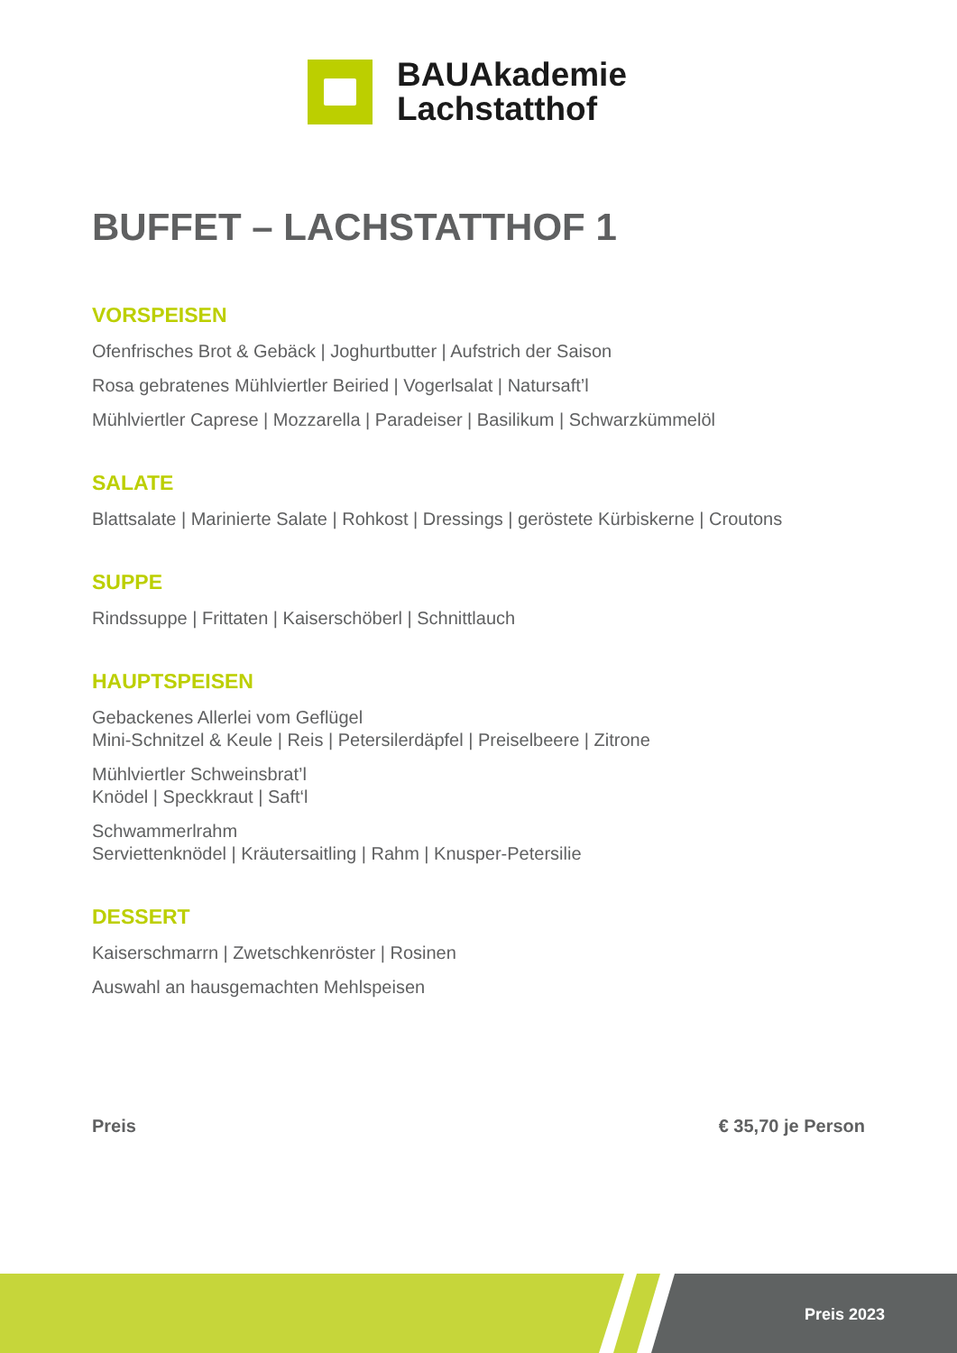BAUAkademie
Lachstatthof
BUFFET – LACHSTATTHOF 1
VORSPEISEN
Ofenfrisches Brot & Gebäck | Joghurtbutter | Aufstrich der Saison
Rosa gebratenes Mühlviertler Beiried | Vogerlsalat | Natursaft’l
Mühlviertler Caprese | Mozzarella | Paradeiser | Basilikum | Schwarzkümmelöl
SALATE
Blattsalate | Marinierte Salate | Rohkost | Dressings | geröstete Kürbiskerne | Croutons
SUPPE
Rindssuppe | Frittaten | Kaiserschöberl | Schnittlauch
HAUPTSPEISEN
Gebackenes Allerlei vom Geflügel
Mini-Schnitzel & Keule | Reis | Petersilerdäpfel | Preiselbeere | Zitrone
Mühlviertler Schweinsbrat’l
Knödel | Speckkraut | Saft‘l
Schwammerlrahm
Serviettenknödel | Kräutersaitling | Rahm | Knusper-Petersilie
DESSERT
Kaiserschmarrn | Zwetschkenröster | Rosinen
Auswahl an hausgemachten Mehlspeisen
Preis € 35,70 je Person
Preis 2023